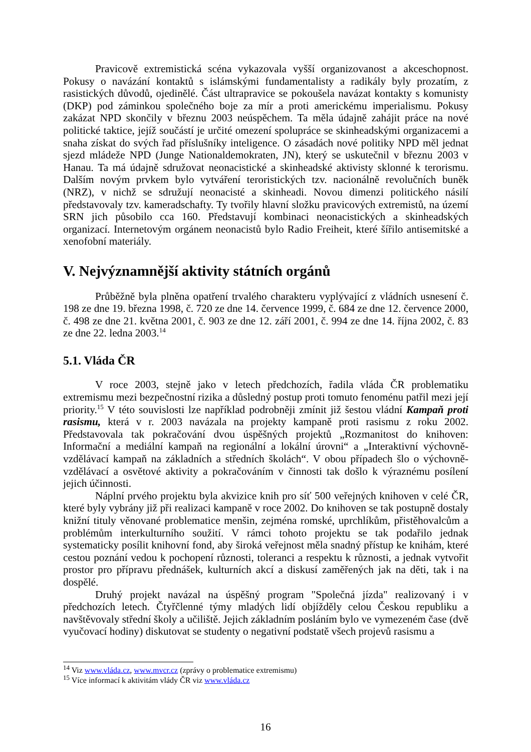Pravicově extremistická scéna vykazovala vyšší organizovanost a akceschopnost. Pokusy o navázání kontaktů s islámskými fundamentalisty a radikály byly prozatím, z rasistických důvodů, ojedinělé. Část ultrapravice se pokoušela navázat kontakty s komunisty (DKP) pod záminkou společného boje za mír a proti americkému imperialismu. Pokusy zakázat NPD skončily v březnu 2003 neúspěchem. Ta měla údajně zahájit práce na nové politické taktice, jejíž součástí je určité omezení spolupráce se skinheadskými organizacemi a snaha získat do svých řad příslušníky inteligence. O zásadách nové politiky NPD měl jednat sjezd mládeže NPD (Junge Nationaldemokraten, JN), který se uskutečnil v březnu 2003 v Hanau. Ta má údajně sdružovat neonacistické a skinheadské aktivisty sklonné k terorismu. Dalším novým prvkem bylo vytváření teroristických tzv. nacionálně revolučních buněk (NRZ), v nichž se sdružují neonacisté a skinheadi. Novou dimenzi politického násilí představovaly tzv. kameradschafty. Ty tvořily hlavní složku pravicových extremistů, na území SRN jich působilo cca 160. Představují kombinaci neonacistických a skinheadských organizací. Internetovým orgánem neonacistů bylo Radio Freiheit, které šířilo antisemitské a xenofobní materiály.
V. Nejvýznamnější aktivity státních orgánů
Průběžně byla plněna opatření trvalého charakteru vyplývající z vládních usnesení č. 198 ze dne 19. března 1998, č. 720 ze dne 14. července 1999, č. 684 ze dne 12. července 2000, č. 498 ze dne 21. května 2001, č. 903 ze dne 12. září 2001, č. 994 ze dne 14. října 2002, č. 83 ze dne 22. ledna 2003.<sup>14</sup>
5.1. Vláda ČR
V roce 2003, stejně jako v letech předchozích, řadila vláda ČR problematiku extremismu mezi bezpečnostní rizika a důsledný postup proti tomuto fenoménu patřil mezi její priority.<sup>15</sup> V této souvislosti lze například podrobněji zmínit již šestou vládní Kampaň proti rasismu, která v r. 2003 navázala na projekty kampaně proti rasismu z roku 2002. Představovala tak pokračování dvou úspěšných projektů „Rozmanitost do knihoven: Informační a mediální kampaň na regionální a lokální úrovni“ a „Interaktivní výchovně-vzdělávací kampaň na základních a středních školách“. V obou případech šlo o výchovně-vzdělávací a osvětové aktivity a pokračováním v činnosti tak došlo k výraznému posílení jejich účinnosti.
Náplní prvého projektu byla akvizice knih pro síť 500 veřejných knihoven v celé ČR, které byly vybrány již při realizaci kampaně v roce 2002. Do knihoven se tak postupně dostaly knižní tituly věnované problematice menšin, zejména romské, uprchlíkům, přistěhovalcům a problémům interkulturního soužití. V rámci tohoto projektu se tak podařilo jednak systematicky posílit knihovní fond, aby široká veřejnost měla snadný přístup ke knihám, které cestou poznání vedou k pochopení různosti, toleranci a respektu k různosti, a jednak vytvořit prostor pro přípravu přednášek, kulturních akcí a diskusí zaměřených jak na děti, tak i na dospělé.
Druhý projekt navázal na úspěšný program "Společná jízda" realizovaný i v předchozích letech. Čtyřčlenné týmy mladých lidí objížděly celou Českou republiku a navštěvovaly střední školy a učiliště. Jejich základním posláním bylo ve vymezeném čase (dvě vyučovací hodiny) diskutovat se studenty o negativní podstatě všech projevů rasismu a
<sup>14</sup> Viz www.vláda.cz, www.mvcr.cz (zprávy o problematice extremismu)
<sup>15</sup> Více informací k aktivitám vlády ČR viz www.vláda.cz
16